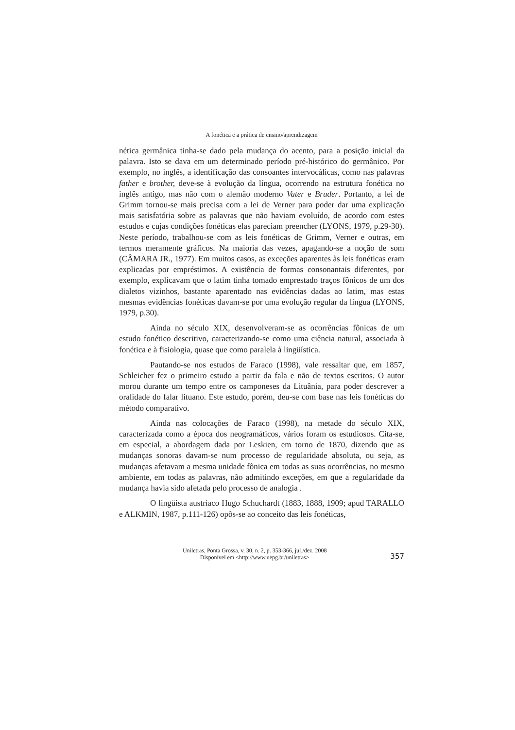A fonética e a prática de ensino/aprendizagem
nética germânica tinha-se dado pela mudança do acento, para a posição inicial da palavra. Isto se dava em um determinado período pré-histórico do germânico. Por exemplo, no inglês, a identificação das consoantes intervocálicas, como nas palavras father e brother, deve-se à evolução da língua, ocorrendo na estrutura fonética no inglês antigo, mas não com o alemão moderno Vater e Bruder. Portanto, a lei de Grimm tornou-se mais precisa com a lei de Verner para poder dar uma explicação mais satisfatória sobre as palavras que não haviam evoluído, de acordo com estes estudos e cujas condições fonéticas elas pareciam preencher (LYONS, 1979, p.29-30). Neste período, trabalhou-se com as leis fonéticas de Grimm, Verner e outras, em termos meramente gráficos. Na maioria das vezes, apagando-se a noção de som (CÂMARA JR., 1977). Em muitos casos, as exceções aparentes às leis fonéticas eram explicadas por empréstimos. A existência de formas consonantais diferentes, por exemplo, explicavam que o latim tinha tomado emprestado traços fônicos de um dos dialetos vizinhos, bastante aparentado nas evidências dadas ao latim, mas estas mesmas evidências fonéticas davam-se por uma evolução regular da língua (LYONS, 1979, p.30).
Ainda no século XIX, desenvolveram-se as ocorrências fônicas de um estudo fonético descritivo, caracterizando-se como uma ciência natural, associada à fonética e à fisiologia, quase que como paralela à lingüística.
Pautando-se nos estudos de Faraco (1998), vale ressaltar que, em 1857, Schleicher fez o primeiro estudo a partir da fala e não de textos escritos. O autor morou durante um tempo entre os camponeses da Lituânia, para poder descrever a oralidade do falar lituano. Este estudo, porém, deu-se com base nas leis fonéticas do método comparativo.
Ainda nas colocações de Faraco (1998), na metade do século XIX, caracterizada como a época dos neogramáticos, vários foram os estudiosos. Cita-se, em especial, a abordagem dada por Leskien, em torno de 1870, dizendo que as mudanças sonoras davam-se num processo de regularidade absoluta, ou seja, as mudanças afetavam a mesma unidade fônica em todas as suas ocorrências, no mesmo ambiente, em todas as palavras, não admitindo exceções, em que a regularidade da mudança havia sido afetada pelo processo de analogia .
O lingüista austríaco Hugo Schuchardt (1883, 1888, 1909; apud TARALLO e ALKMIN, 1987, p.111-126) opôs-se ao conceito das leis fonéticas,
Uniletras, Ponta Grossa, v. 30, n. 2, p. 353-366, jul./dez. 2008
Disponível em <http://www.uepg.br/uniletras>
357